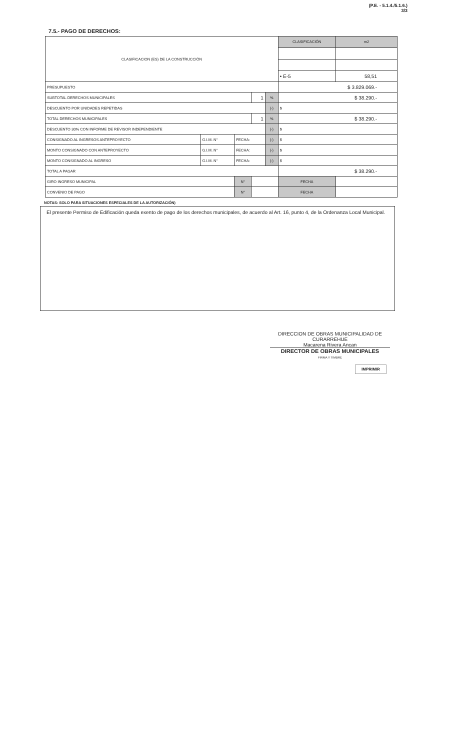(P.E. - 5.1.4./5.1.6.)
3/3
7.5.- PAGO DE DERECHOS:
| CLASIFICACION (ES) DE LA CONSTRUCCIÓN | | | | | | CLASIFICACIÓN | | m2 |
| | | | | | | • E-5 | | 58,51 |
| PRESUPUESTO | | | | | | $ 3.829.069.- | | |
| SUBTOTAL DERECHOS MUNICIPALES | | | | 1 | % | $ 38.290.- | | |
| DESCUENTO POR UNIDADES REPETIDAS | | | | | (-) | $ | | |
| TOTAL DERECHOS MUNICIPALES | | | | 1 | % | $ 38.290.- | | |
| DESCUENTO 30% CON INFORME DE REVISOR INDEPENDIENTE | | | | | (-) | $ | | |
| CONSIGNADO AL INGRESOS ANTEPROYECTO | G.I.M. N° | FECHA: | | | (-) | $ | | |
| MONTO CONSIGNADO CON ANTEPROYECTO | G.I.M. N° | FECHA: | | | (-) | $ | | |
| MONTO CONSIGNADO AL INGRESO | G.I.M. N° | FECHA: | | | (-) | $ | | |
| TOTAL A PAGAR | | | | | | $ 38.290.- | | |
| GIRO INGRESO MUNICIPAL | | N° | | | | | FECHA | |
| CONVENIO DE PAGO | | N° | | | | | FECHA | |
NOTAS: SOLO PARA SITUACIONES ESPECIALES DE LA AUTORIZACIÓN)
El presente Permiso de Edificación queda exento de pago de los derechos municipales, de acuerdo al Art. 16, punto 4, de la Ordenanza Local Municipal.
DIRECCION DE OBRAS MUNICIPALIDAD DE CURARREHUE
Macarena Rivera Ancan
DIRECTOR DE OBRAS MUNICIPALES
FIRMA Y TIMBRE
IMPRIMIR